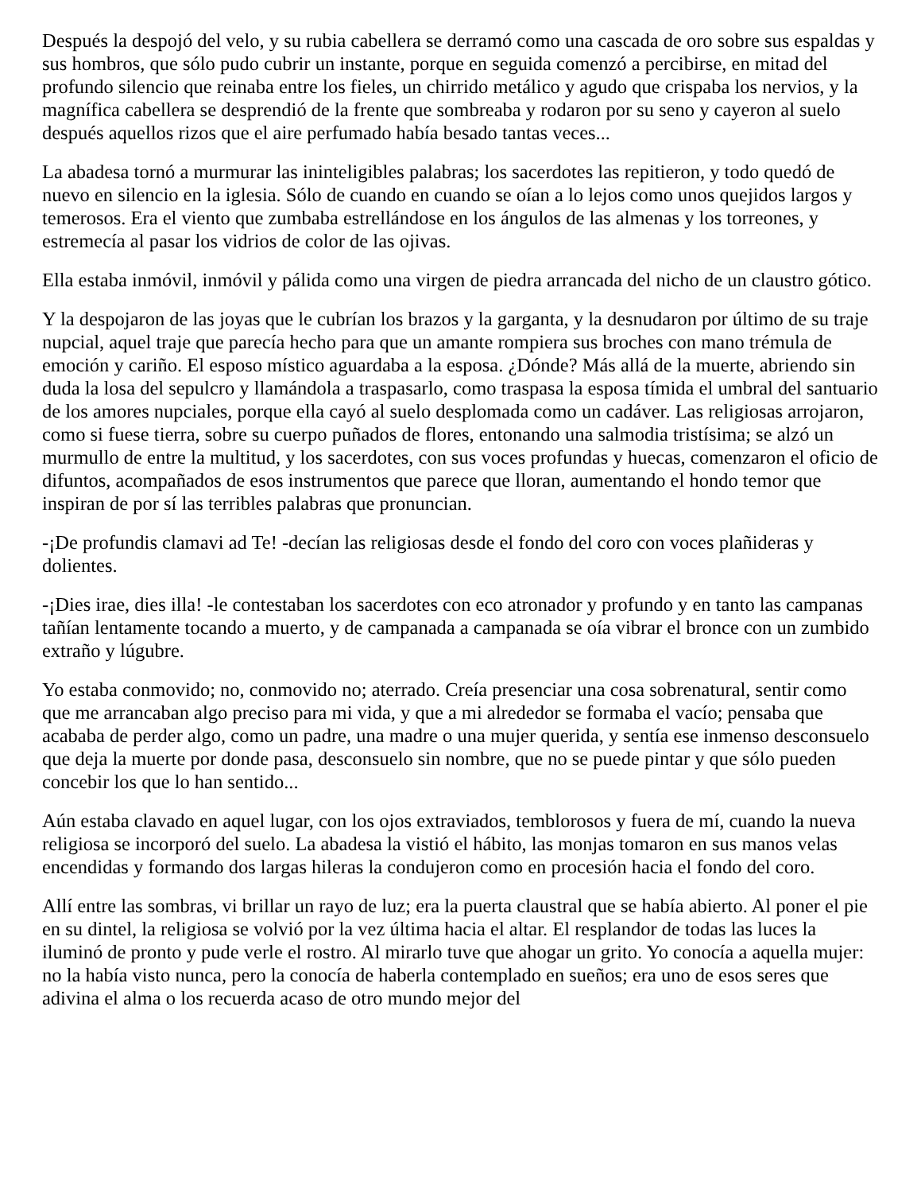Después la despojó del velo, y su rubia cabellera se derramó como una cascada de oro sobre sus espaldas y sus hombros, que sólo pudo cubrir un instante, porque en seguida comenzó a percibirse, en mitad del profundo silencio que reinaba entre los fieles, un chirrido metálico y agudo que crispaba los nervios, y la magnífica cabellera se desprendió de la frente que sombreaba y rodaron por su seno y cayeron al suelo después aquellos rizos que el aire perfumado había besado tantas veces...
La abadesa tornó a murmurar las ininteligibles palabras; los sacerdotes las repitieron, y todo quedó de nuevo en silencio en la iglesia. Sólo de cuando en cuando se oían a lo lejos como unos quejidos largos y temerosos. Era el viento que zumbaba estrellándose en los ángulos de las almenas y los torreones, y estremecía al pasar los vidrios de color de las ojivas.
Ella estaba inmóvil, inmóvil y pálida como una virgen de piedra arrancada del nicho de un claustro gótico.
Y la despojaron de las joyas que le cubrían los brazos y la garganta, y la desnudaron por último de su traje nupcial, aquel traje que parecía hecho para que un amante rompiera sus broches con mano trémula de emoción y cariño. El esposo místico aguardaba a la esposa. ¿Dónde? Más allá de la muerte, abriendo sin duda la losa del sepulcro y llamándola a traspasarlo, como traspasa la esposa tímida el umbral del santuario de los amores nupciales, porque ella cayó al suelo desplomada como un cadáver. Las religiosas arrojaron, como si fuese tierra, sobre su cuerpo puñados de flores, entonando una salmodia tristísima; se alzó un murmullo de entre la multitud, y los sacerdotes, con sus voces profundas y huecas, comenzaron el oficio de difuntos, acompañados de esos instrumentos que parece que lloran, aumentando el hondo temor que inspiran de por sí las terribles palabras que pronuncian.
-¡De profundis clamavi ad Te! -decían las religiosas desde el fondo del coro con voces plañideras y dolientes.
-¡Dies irae, dies illa! -le contestaban los sacerdotes con eco atronador y profundo y en tanto las campanas tañían lentamente tocando a muerto, y de campanada a campanada se oía vibrar el bronce con un zumbido extraño y lúgubre.
Yo estaba conmovido; no, conmovido no; aterrado. Creía presenciar una cosa sobrenatural, sentir como que me arrancaban algo preciso para mi vida, y que a mi alrededor se formaba el vacío; pensaba que acababa de perder algo, como un padre, una madre o una mujer querida, y sentía ese inmenso desconsuelo que deja la muerte por donde pasa, desconsuelo sin nombre, que no se puede pintar y que sólo pueden concebir los que lo han sentido...
Aún estaba clavado en aquel lugar, con los ojos extraviados, temblorosos y fuera de mí, cuando la nueva religiosa se incorporó del suelo. La abadesa la vistió el hábito, las monjas tomaron en sus manos velas encendidas y formando dos largas hileras la condujeron como en procesión hacia el fondo del coro.
Allí entre las sombras, vi brillar un rayo de luz; era la puerta claustral que se había abierto. Al poner el pie en su dintel, la religiosa se volvió por la vez última hacia el altar. El resplandor de todas las luces la iluminó de pronto y pude verle el rostro. Al mirarlo tuve que ahogar un grito. Yo conocía a aquella mujer: no la había visto nunca, pero la conocía de haberla contemplado en sueños; era uno de esos seres que adivina el alma o los recuerda acaso de otro mundo mejor del